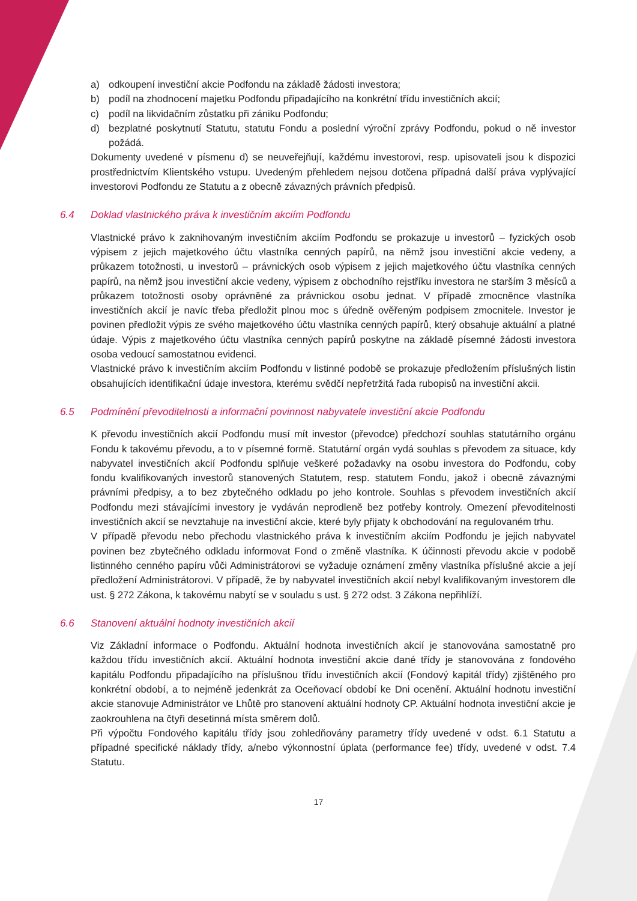a) odkoupení investiční akcie Podfondu na základě žádosti investora;
b) podíl na zhodnocení majetku Podfondu připadajícího na konkrétní třídu investičních akcií;
c) podíl na likvidačním zůstatku při zániku Podfondu;
d) bezplatné poskytnutí Statutu, statutu Fondu a poslední výroční zprávy Podfondu, pokud o ně investor požádá.
Dokumenty uvedené v písmenu d) se neuveřejňují, každému investorovi, resp. upisovateli jsou k dispozici prostřednictvím Klientského vstupu. Uvedeným přehledem nejsou dotčena případná další práva vyplývající investorovi Podfondu ze Statutu a z obecně závazných právních předpisů.
6.4 Doklad vlastnického práva k investičním akciím Podfondu
Vlastnické právo k zaknihovaným investičním akciím Podfondu se prokazuje u investorů – fyzických osob výpisem z jejich majetkového účtu vlastníka cenných papírů, na němž jsou investiční akcie vedeny, a průkazem totožnosti, u investorů – právnických osob výpisem z jejich majetkového účtu vlastníka cenných papírů, na němž jsou investiční akcie vedeny, výpisem z obchodního rejstříku investora ne starším 3 měsíců a průkazem totožnosti osoby oprávněné za právnickou osobu jednat. V případě zmocněnce vlastníka investičních akcií je navíc třeba předložit plnou moc s úředně ověřeným podpisem zmocnitele. Investor je povinen předložit výpis ze svého majetkového účtu vlastníka cenných papírů, který obsahuje aktuální a platné údaje. Výpis z majetkového účtu vlastníka cenných papírů poskytne na základě písemné žádosti investora osoba vedoucí samostatnou evidenci.
Vlastnické právo k investičním akciím Podfondu v listinné podobě se prokazuje předložením příslušných listin obsahujících identifikační údaje investora, kterému svědčí nepřetržitá řada rubopisů na investiční akcii.
6.5 Podmínění převoditelnosti a informační povinnost nabyvatele investiční akcie Podfondu
K převodu investičních akcií Podfondu musí mít investor (převodce) předchozí souhlas statutárního orgánu Fondu k takovému převodu, a to v písemné formě. Statutární orgán vydá souhlas s převodem za situace, kdy nabyvatel investičních akcií Podfondu splňuje veškeré požadavky na osobu investora do Podfondu, coby fondu kvalifikovaných investorů stanovených Statutem, resp. statutem Fondu, jakož i obecně závaznými právními předpisy, a to bez zbytečného odkladu po jeho kontrole. Souhlas s převodem investičních akcií Podfondu mezi stávajícími investory je vydáván neprodleně bez potřeby kontroly. Omezení převoditelnosti investičních akcií se nevztahuje na investiční akcie, které byly přijaty k obchodování na regulovaném trhu.
V případě převodu nebo přechodu vlastnického práva k investičním akciím Podfondu je jejich nabyvatel povinen bez zbytečného odkladu informovat Fond o změně vlastníka. K účinnosti převodu akcie v podobě listinného cenného papíru vůči Administrátorovi se vyžaduje oznámení změny vlastníka příslušné akcie a její předložení Administrátorovi. V případě, že by nabyvatel investičních akcií nebyl kvalifikovaným investorem dle ust. § 272 Zákona, k takovému nabytí se v souladu s ust. § 272 odst. 3 Zákona nepřihlíží.
6.6 Stanovení aktuální hodnoty investičních akcií
Viz Základní informace o Podfondu. Aktuální hodnota investičních akcií je stanovována samostatně pro každou třídu investičních akcií. Aktuální hodnota investiční akcie dané třídy je stanovována z fondového kapitálu Podfondu připadajícího na příslušnou třídu investičních akcií (Fondový kapitál třídy) zjištěného pro konkrétní období, a to nejméně jedenkrát za Oceňovací období ke Dni ocenění. Aktuální hodnotu investiční akcie stanovuje Administrátor ve Lhůtě pro stanovení aktuální hodnoty CP. Aktuální hodnota investiční akcie je zaokrouhlena na čtyři desetinná místa směrem dolů.
Při výpočtu Fondového kapitálu třídy jsou zohledňovány parametry třídy uvedené v odst. 6.1 Statutu a případné specifické náklady třídy, a/nebo výkonnostní úplata (performance fee) třídy, uvedené v odst. 7.4 Statutu.
17